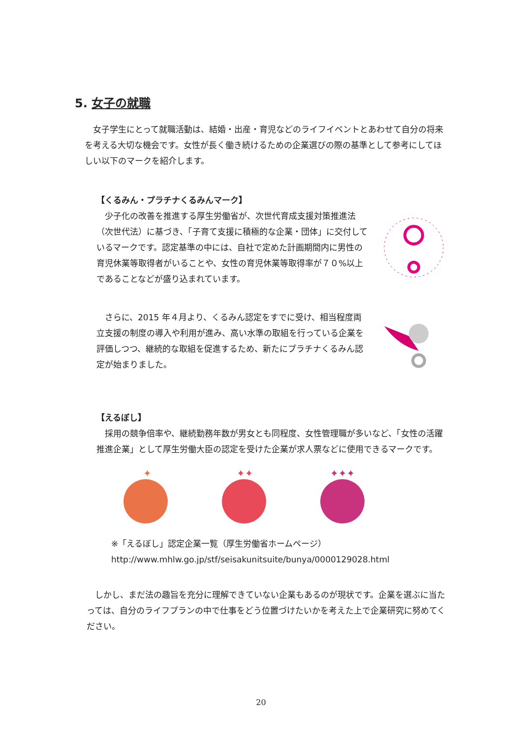5. 女子の就職
　女子学生にとって就職活動は、結婚・出産・育児などのライフイベントとあわせて自分の将来を考える大切な機会です。女性が長く働き続けるための企業選びの際の基準として参考にしてほしい以下のマークを紹介します。
【くるみん・プラチナくるみんマーク】
　少子化の改善を推進する厚生労働省が、次世代育成支援対策推進法（次世代法）に基づき、「子育て支援に積極的な企業・団体」に交付しているマークです。認定基準の中には、自社で定めた計画期間内に男性の育児休業等取得者がいることや、女性の育児休業等取得率が７０%以上であることなどが盛り込まれています。
　さらに、2015 年４月より、くるみん認定をすでに受け、相当程度両立支援の制度の導入や利用が進み、高い水準の取組を行っている企業を評価しつつ、継続的な取組を促進するため、新たにプラチナくるみん認定が始まりました。
【えるぼし】
　採用の競争倍率や、継続勤務年数が男女とも同程度、女性管理職が多いなど、「女性の活躍推進企業」として厚生労働大臣の認定を受けた企業が求人票などに使用できるマークです。
✦
✦✦
✦✦✦
※「えるぼし」認定企業一覧（厚生労働省ホームページ）
http://www.mhlw.go.jp/stf/seisakunitsuite/bunya/0000129028.html
　しかし、まだ法の趣旨を充分に理解できていない企業もあるのが現状です。企業を選ぶに当たっては、自分のライフプランの中で仕事をどう位置づけたいかを考えた上で企業研究に努めてください。
20